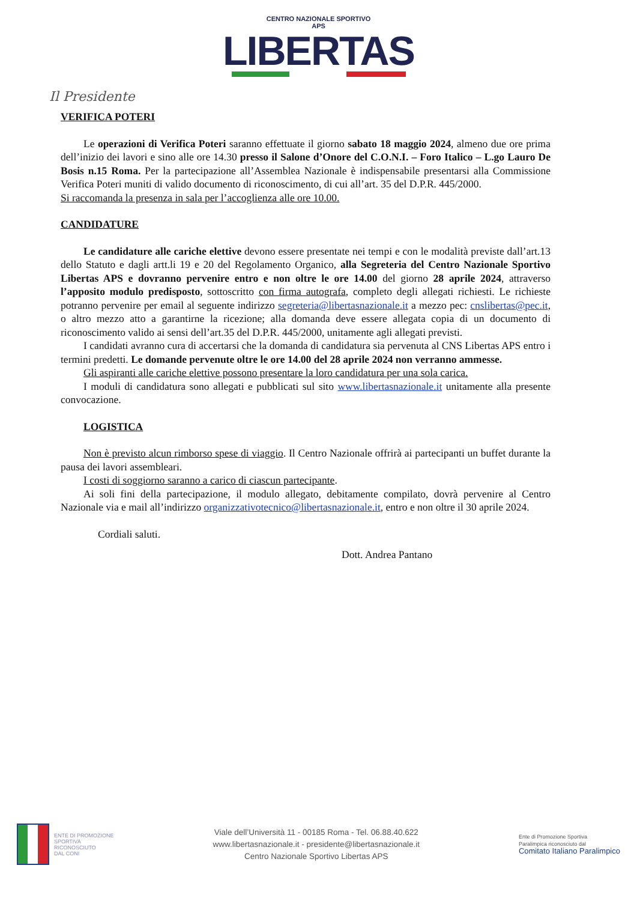CENTRO NAZIONALE SPORTIVO
APS
LIBERTAS
Il Presidente
VERIFICA POTERI
Le operazioni di Verifica Poteri saranno effettuate il giorno sabato 18 maggio 2024, almeno due ore prima dell’inizio dei lavori e sino alle ore 14.30 presso il Salone d’Onore del C.O.N.I. – Foro Italico – L.go Lauro De Bosis n.15 Roma. Per la partecipazione all’Assemblea Nazionale è indispensabile presentarsi alla Commissione Verifica Poteri muniti di valido documento di riconoscimento, di cui all’art. 35 del D.P.R. 445/2000.
Si raccomanda la presenza in sala per l’accoglienza alle ore 10.00.
CANDIDATURE
Le candidature alle cariche elettive devono essere presentate nei tempi e con le modalità previste dall’art.13 dello Statuto e dagli artt.li 19 e 20 del Regolamento Organico, alla Segreteria del Centro Nazionale Sportivo Libertas APS e dovranno pervenire entro e non oltre le ore 14.00 del giorno 28 aprile 2024, attraverso l’apposito modulo predisposto, sottoscritto con firma autografa, completo degli allegati richiesti. Le richieste potranno pervenire per email al seguente indirizzo segreteria@libertasnazionale.it a mezzo pec: cnslibertas@pec.it, o altro mezzo atto a garantirne la ricezione; alla domanda deve essere allegata copia di un documento di riconoscimento valido ai sensi dell’art.35 del D.P.R. 445/2000, unitamente agli allegati previsti.
I candidati avranno cura di accertarsi che la domanda di candidatura sia pervenuta al CNS Libertas APS entro i termini predetti. Le domande pervenute oltre le ore 14.00 del 28 aprile 2024 non verranno ammesse.
Gli aspiranti alle cariche elettive possono presentare la loro candidatura per una sola carica.
I moduli di candidatura sono allegati e pubblicati sul sito www.libertasnazionale.it unitamente alla presente convocazione.
LOGISTICA
Non è previsto alcun rimborso spese di viaggio. Il Centro Nazionale offrirà ai partecipanti un buffet durante la pausa dei lavori assembleari.
I costi di soggiorno saranno a carico di ciascun partecipante.
Ai soli fini della partecipazione, il modulo allegato, debitamente compilato, dovrà pervenire al Centro Nazionale via e mail all’indirizzo organizzativotecnico@libertasnazionale.it, entro e non oltre il 30 aprile 2024.
Cordiali saluti.
Dott. Andrea Pantano
ENTE DI PROMOZIONE
SPORTIVA
RICONOSCIUTO
DAL CONI
Viale dell’Università 11 - 00185 Roma - Tel. 06.88.40.622
www.libertasnazionale.it - presidente@libertasnazionale.it
Centro Nazionale Sportivo Libertas APS
Ente di Promozione Sportiva
Paralimpica riconosciuto dal
Comitato Italiano Paralimpico